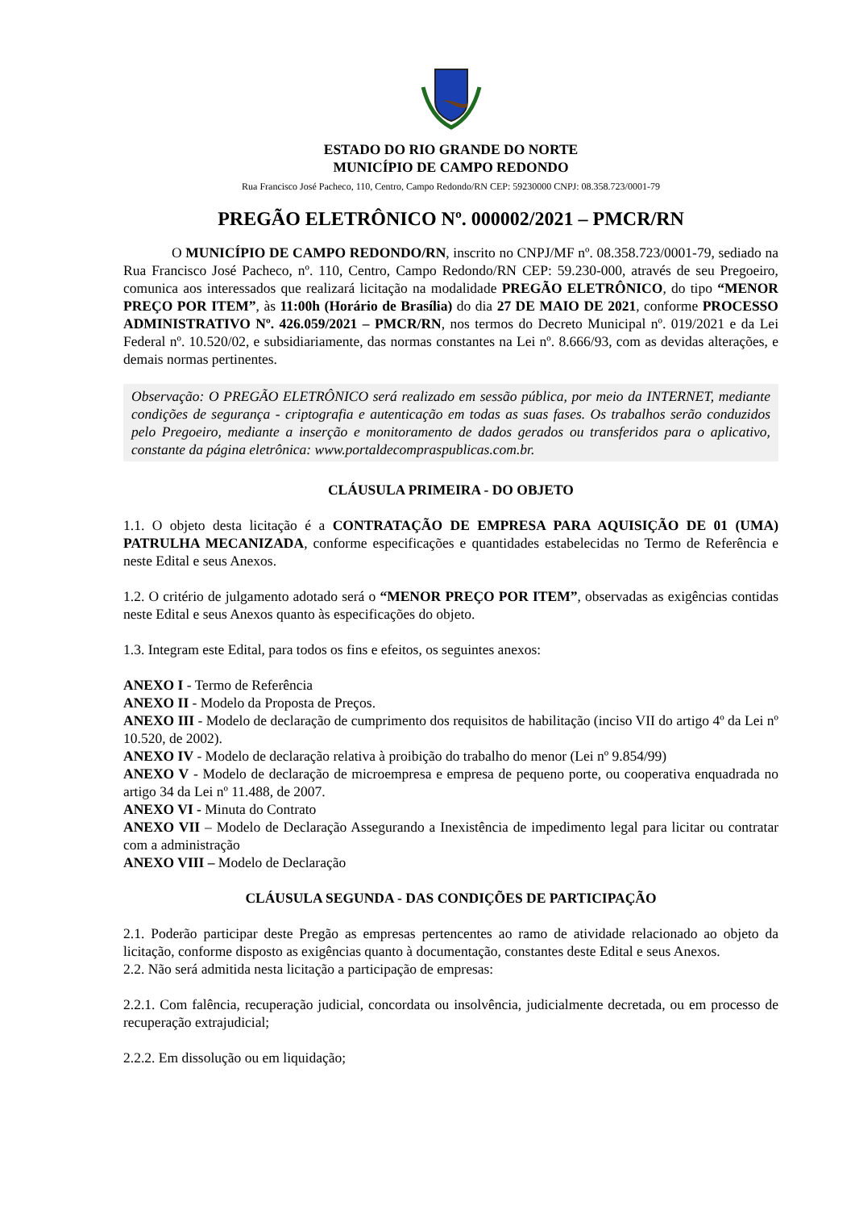ESTADO DO RIO GRANDE DO NORTE
MUNICÍPIO DE CAMPO REDONDO
Rua Francisco José Pacheco, 110, Centro, Campo Redondo/RN CEP: 59230000 CNPJ: 08.358.723/0001-79
PREGÃO ELETRÔNICO Nº. 000002/2021 – PMCR/RN
O MUNICÍPIO DE CAMPO REDONDO/RN, inscrito no CNPJ/MF nº. 08.358.723/0001-79, sediado na Rua Francisco José Pacheco, nº. 110, Centro, Campo Redondo/RN CEP: 59.230-000, através de seu Pregoeiro, comunica aos interessados que realizará licitação na modalidade PREGÃO ELETRÔNICO, do tipo “MENOR PREÇO POR ITEM”, às 11:00h (Horário de Brasília) do dia 27 DE MAIO DE 2021, conforme PROCESSO ADMINISTRATIVO Nº. 426.059/2021 – PMCR/RN, nos termos do Decreto Municipal nº. 019/2021 e da Lei Federal nº. 10.520/02, e subsidiariamente, das normas constantes na Lei nº. 8.666/93, com as devidas alterações, e demais normas pertinentes.
Observação: O PREGÃO ELETRÔNICO será realizado em sessão pública, por meio da INTERNET, mediante condições de segurança - criptografia e autenticação em todas as suas fases. Os trabalhos serão conduzidos pelo Pregoeiro, mediante a inserção e monitoramento de dados gerados ou transferidos para o aplicativo, constante da página eletrônica: www.portaldecompraspublicas.com.br.
CLÁUSULA PRIMEIRA - DO OBJETO
1.1. O objeto desta licitação é a CONTRATAÇÃO DE EMPRESA PARA AQUISIÇÃO DE 01 (UMA) PATRULHA MECANIZADA, conforme especificações e quantidades estabelecidas no Termo de Referência e neste Edital e seus Anexos.
1.2. O critério de julgamento adotado será o “MENOR PREÇO POR ITEM”, observadas as exigências contidas neste Edital e seus Anexos quanto às especificações do objeto.
1.3. Integram este Edital, para todos os fins e efeitos, os seguintes anexos:
ANEXO I - Termo de Referência
ANEXO II - Modelo da Proposta de Preços.
ANEXO III - Modelo de declaração de cumprimento dos requisitos de habilitação (inciso VII do artigo 4º da Lei nº 10.520, de 2002).
ANEXO IV - Modelo de declaração relativa à proibição do trabalho do menor (Lei nº 9.854/99)
ANEXO V - Modelo de declaração de microempresa e empresa de pequeno porte, ou cooperativa enquadrada no artigo 34 da Lei nº 11.488, de 2007.
ANEXO VI - Minuta do Contrato
ANEXO VII – Modelo de Declaração Assegurando a Inexistência de impedimento legal para licitar ou contratar com a administração
ANEXO VIII – Modelo de Declaração
CLÁUSULA SEGUNDA - DAS CONDIÇÕES DE PARTICIPAÇÃO
2.1. Poderão participar deste Pregão as empresas pertencentes ao ramo de atividade relacionado ao objeto da licitação, conforme disposto as exigências quanto à documentação, constantes deste Edital e seus Anexos.
2.2. Não será admitida nesta licitação a participação de empresas:
2.2.1. Com falência, recuperação judicial, concordata ou insolvência, judicialmente decretada, ou em processo de recuperação extrajudicial;
2.2.2. Em dissolução ou em liquidação;